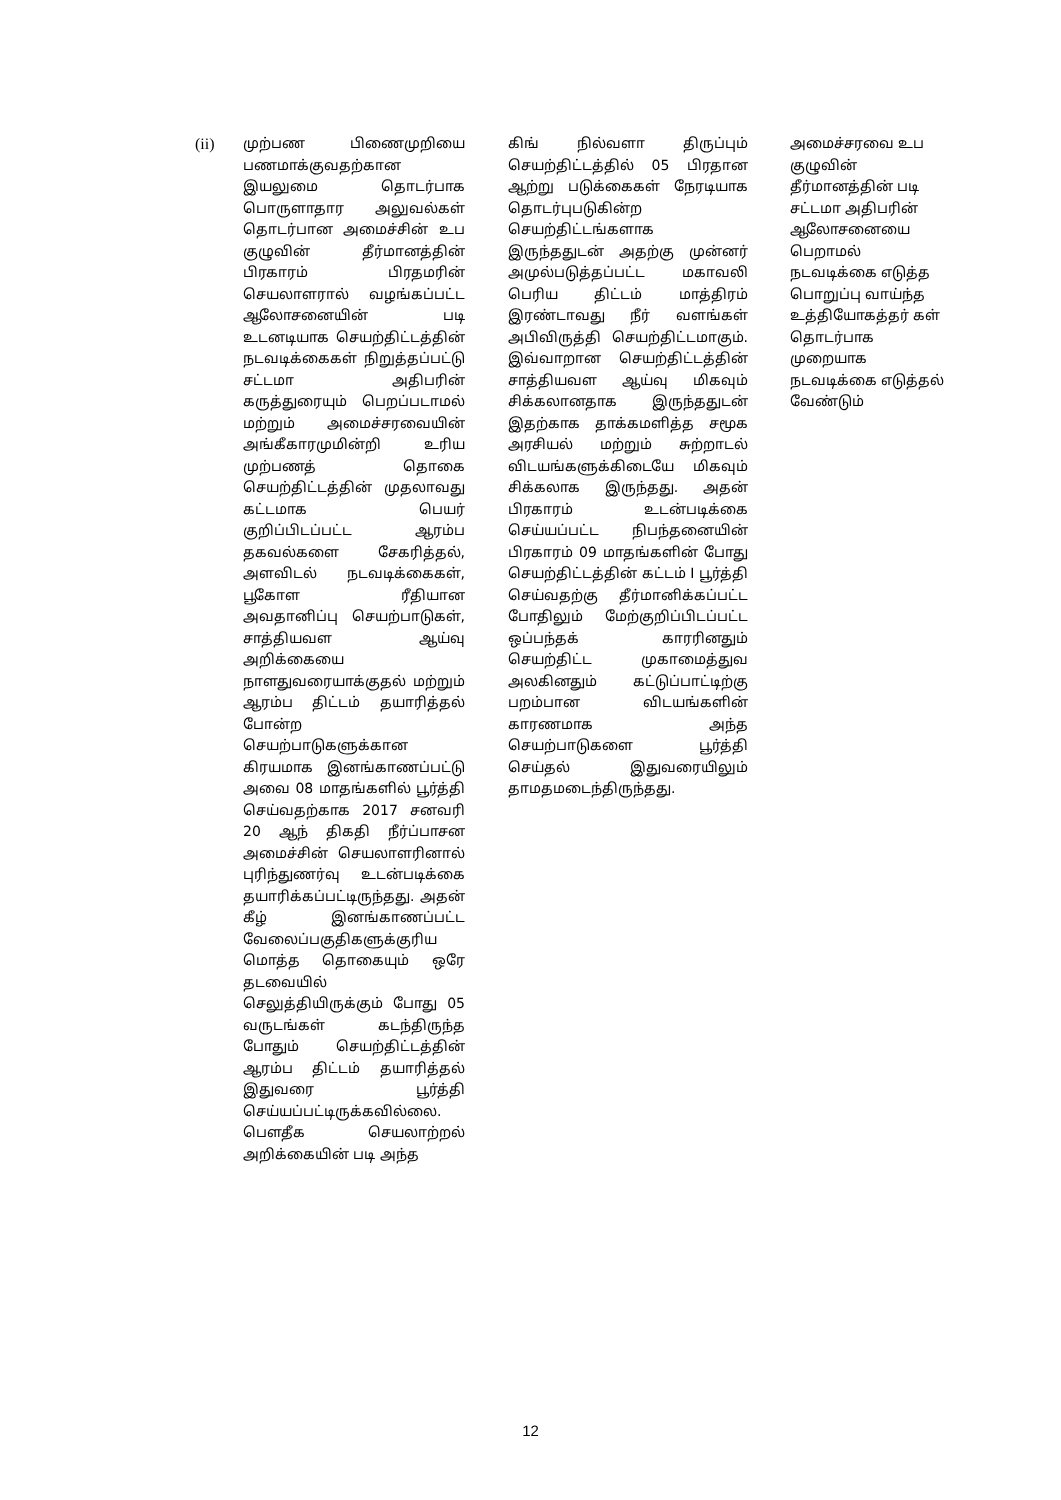(ii) முற்பண பிணைமுறியை பணமாக்குவதற்கான இயலுமை தொடர்பாக பொருளாதார அலுவல்கள் தொடர்பான அமைச்சின் உப குழுவின் தீர்மானத்தின் பிரகாரம் பிரதமரின் செயலாளரால் வழங்கப்பட்ட ஆலோசனையின் படி உடனடியாக செயற்திட்டத்தின் நடவடிக்கைகள் நிறுத்தப்பட்டு சட்டமா அதிபரின் கருத்துரையும் பெறப்படாமல் மற்றும் அமைச்சரவையின் அங்கீகாரமுமின்றி உரிய முற்பணத் தொகை செயற்திட்டத்தின் முதலாவது கட்டமாக பெயர் குறிப்பிடப்பட்ட ஆரம்ப தகவல்களை சேகரித்தல், அளவிடல் நடவடிக்கைகள், பூகோள ரீதியான அவதானிப்பு செயற்பாடுகள், சாத்தியவள ஆய்வு அறிக்கையை நாளதுவரையாக்குதல் மற்றும் ஆரம்ப திட்டம் தயாரித்தல் போன்ற செயற்பாடுகளுக்கான கிரயமாக இனங்காணப்பட்டு அவை 08 மாதங்களில் பூர்த்தி செய்வதற்காக 2017 சனவரி 20 ஆந் திகதி நீர்ப்பாசன அமைச்சின் செயலாளரினால் புரிந்துணர்வு உடன்படிக்கை தயாரிக்கப்பட்டிருந்தது. அதன் கீழ் இனங்காணப்பட்ட வேலைப்பகுதிகளுக்குரிய மொத்த தொகையும் ஒரே தடவையில் செலுத்தியிருக்கும் போது 05 வருடங்கள் கடந்திருந்த போதும் செயற்திட்டத்தின் ஆரம்ப திட்டம் தயாரித்தல் இதுவரை பூர்த்தி செய்யப்பட்டிருக்கவில்லை. பௌதீக செயலாற்றல் அறிக்கையின் படி அந்த
கிங் நில்வளா திருப்பும் செயற்திட்டத்தில் 05 பிரதான ஆற்று படுக்கைகள் நேரடியாக தொடர்புபடுகின்ற செயற்திட்டங்களாக இருந்ததுடன் அதற்கு முன்னர் அமுல்படுத்தப்பட்ட மகாவலி பெரிய திட்டம் மாத்திரம் இரண்டாவது நீர் வளங்கள் அபிவிருத்தி செயற்திட்டமாகும். இவ்வாறான செயற்திட்டத்தின் சாத்தியவள ஆய்வு மிகவும் சிக்கலானதாக இருந்ததுடன் இதற்காக தாக்கமளித்த சமூக அரசியல் மற்றும் சுற்றாடல் விடயங்களுக்கிடையே மிகவும் சிக்கலாக இருந்தது. அதன் பிரகாரம் உடன்படிக்கை செய்யப்பட்ட நிபந்தனையின் பிரகாரம் 09 மாதங்களின் போது செயற்திட்டத்தின் கட்டம் I பூர்த்தி செய்வதற்கு தீர்மானிக்கப்பட்ட போதிலும் மேற்குறிப்பிடப்பட்ட ஒப்பந்தக் காரரினதும் செயற்திட்ட முகாமைத்துவ அலகினதும் கட்டுப்பாட்டிற்கு பறம்பான விடயங்களின் காரணமாக அந்த செயற்பாடுகளை பூர்த்தி செய்தல் இதுவரையிலும் தாமதமடைந்திருந்தது.
அமைச்சரவை உப குழுவின் தீர்மானத்தின் படி சட்டமா அதிபரின் ஆலோசனையை பெறாமல் நடவடிக்கை எடுத்த பொறுப்பு வாய்ந்த உத்தியோகத்தர் கள் தொடர்பாக முறையாக நடவடிக்கை எடுத்தல் வேண்டும்
12